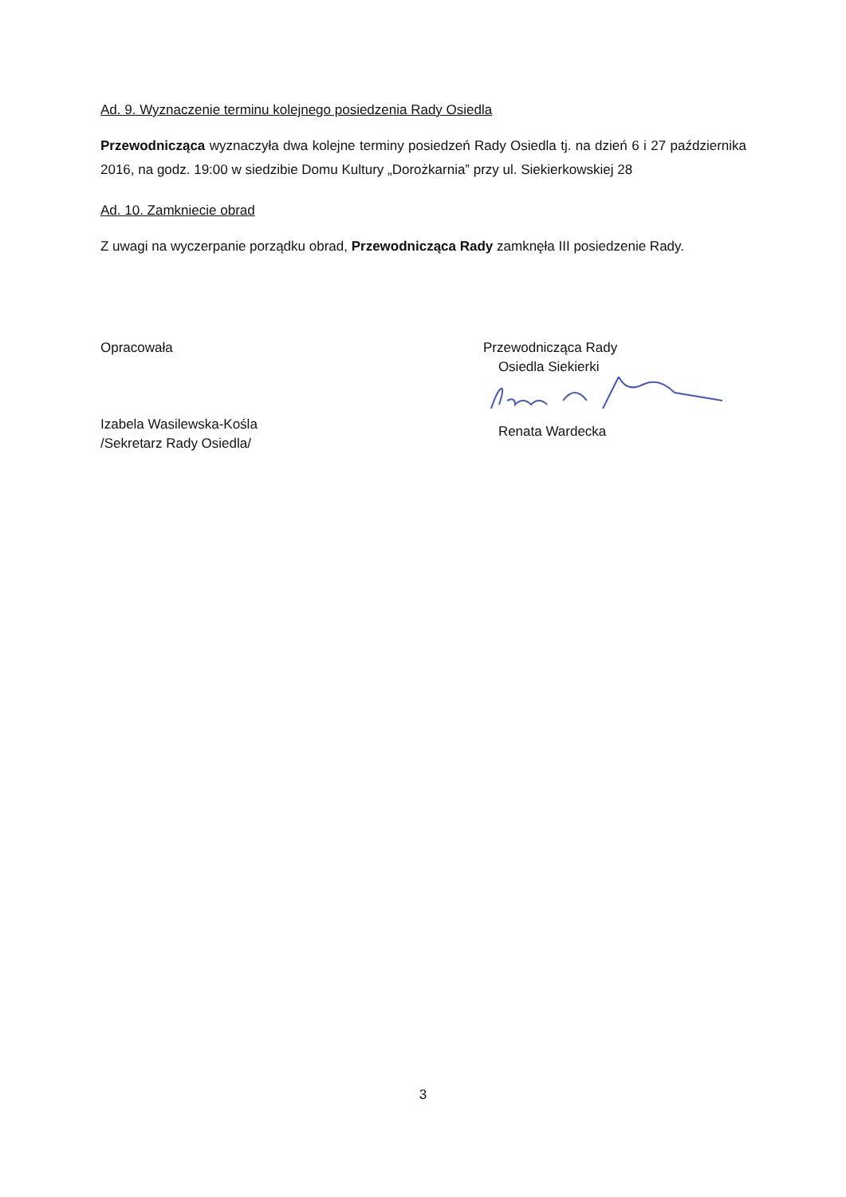Ad. 9. Wyznaczenie terminu kolejnego posiedzenia Rady Osiedla
Przewodnicząca wyznaczyła dwa kolejne terminy posiedzeń Rady Osiedla tj. na dzień 6 i 27 października 2016, na godz. 19:00 w siedzibie Domu Kultury „Dorożkarnia” przy ul. Siekierkowskiej 28
Ad. 10. Zamkniecie obrad
Z uwagi na wyczerpanie porządku obrad, Przewodnicząca Rady zamknęła III posiedzenie Rady.
Opracowała
Izabela Wasilewska-Kośla
/Sekretarz Rady Osiedla/
Przewodnicząca Rady
Osiedla Siekierki
Renata Wardecka
3